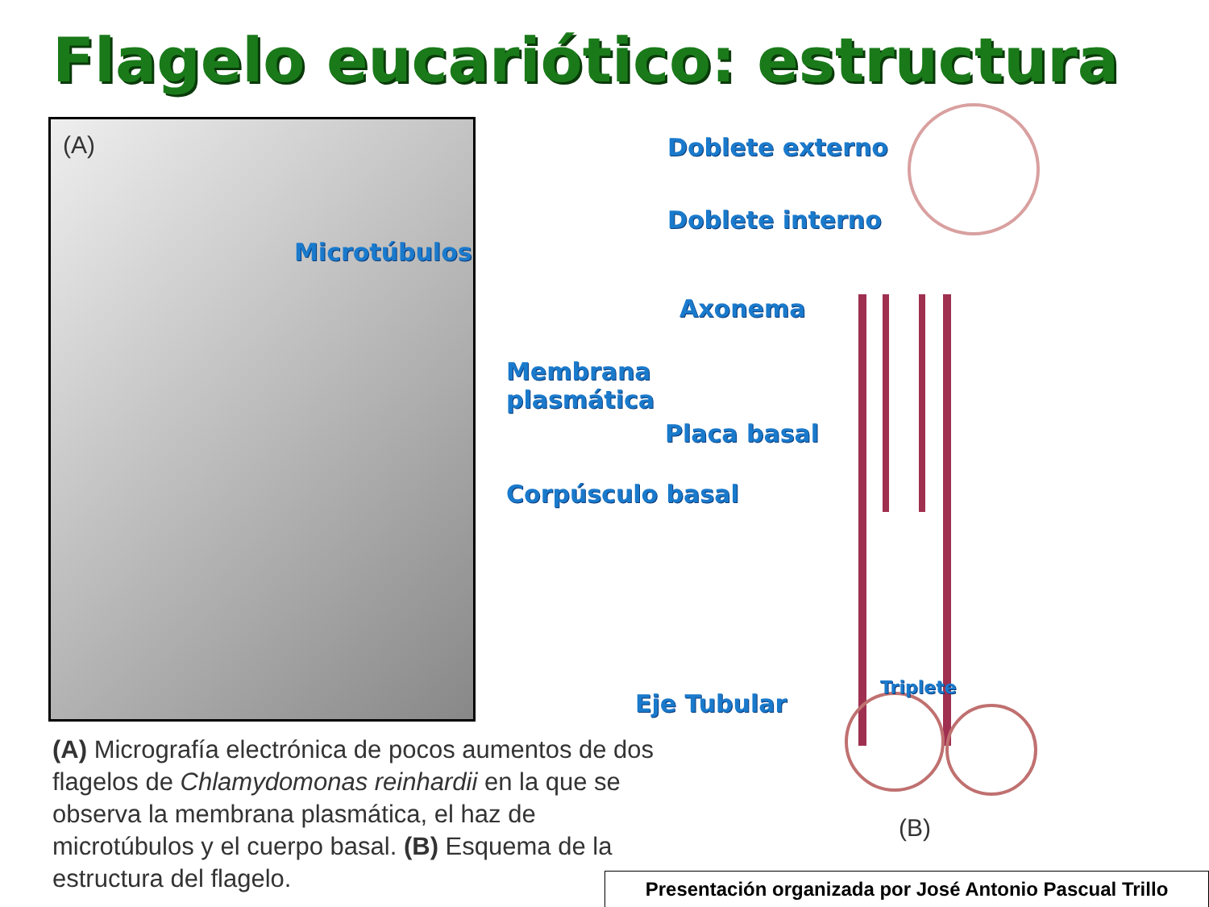Flagelo eucariótico: estructura
(A)
Microtúbulos
Doblete externo
Doblete interno
Axonema
Membrana
plasmática
Placa basal
Corpúsculo basal
Triplete
Eje Tubular
(B)
(A) Micrografía electrónica de pocos aumentos de dos flagelos de Chlamydomonas reinhardii en la que se observa la membrana plasmática, el haz de microtúbulos y el cuerpo basal. (B) Esquema de la estructura del flagelo.
Presentación organizada por José Antonio Pascual Trillo